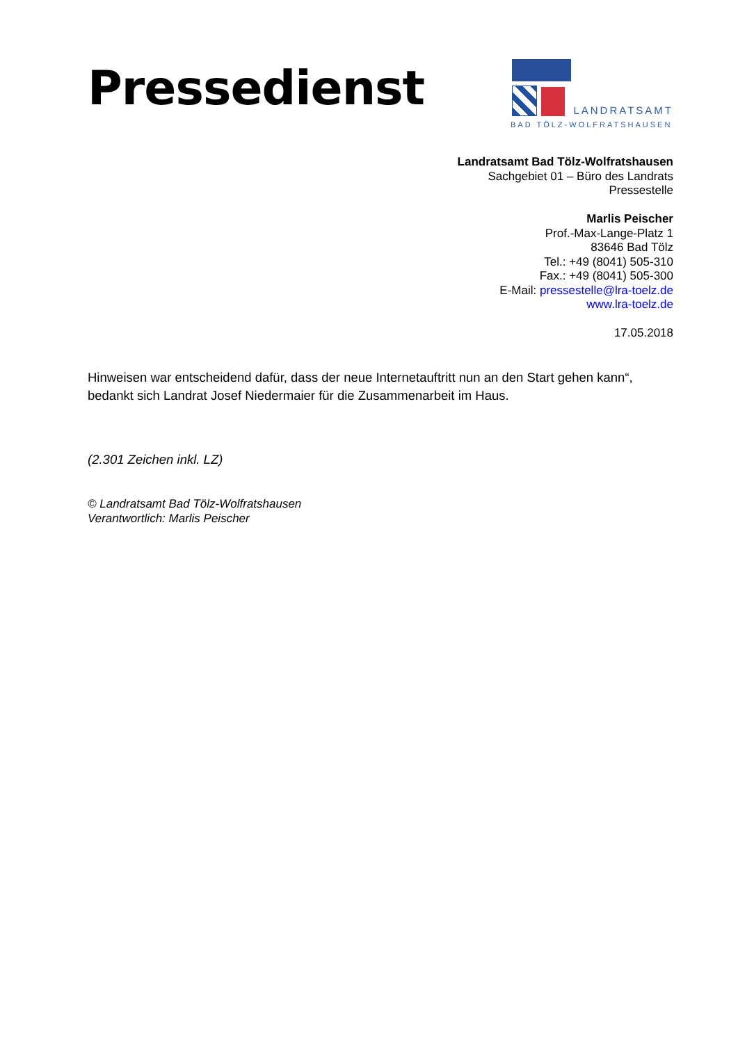Pressedienst
LANDRATSAMT
BAD TÖLZ-WOLFRATSHAUSEN
Landratsamt Bad Tölz-Wolfratshausen
Sachgebiet 01 – Büro des Landrats
Pressestelle
Marlis Peischer
Prof.-Max-Lange-Platz 1
83646 Bad Tölz
Tel.: +49 (8041) 505-310
Fax.: +49 (8041) 505-300
E-Mail: pressestelle@lra-toelz.de
www.lra-toelz.de
17.05.2018
Hinweisen war entscheidend dafür, dass der neue Internetauftritt nun an den Start gehen kann“, bedankt sich Landrat Josef Niedermaier für die Zusammenarbeit im Haus.
(2.301 Zeichen inkl. LZ)
© Landratsamt Bad Tölz-Wolfratshausen
Verantwortlich: Marlis Peischer